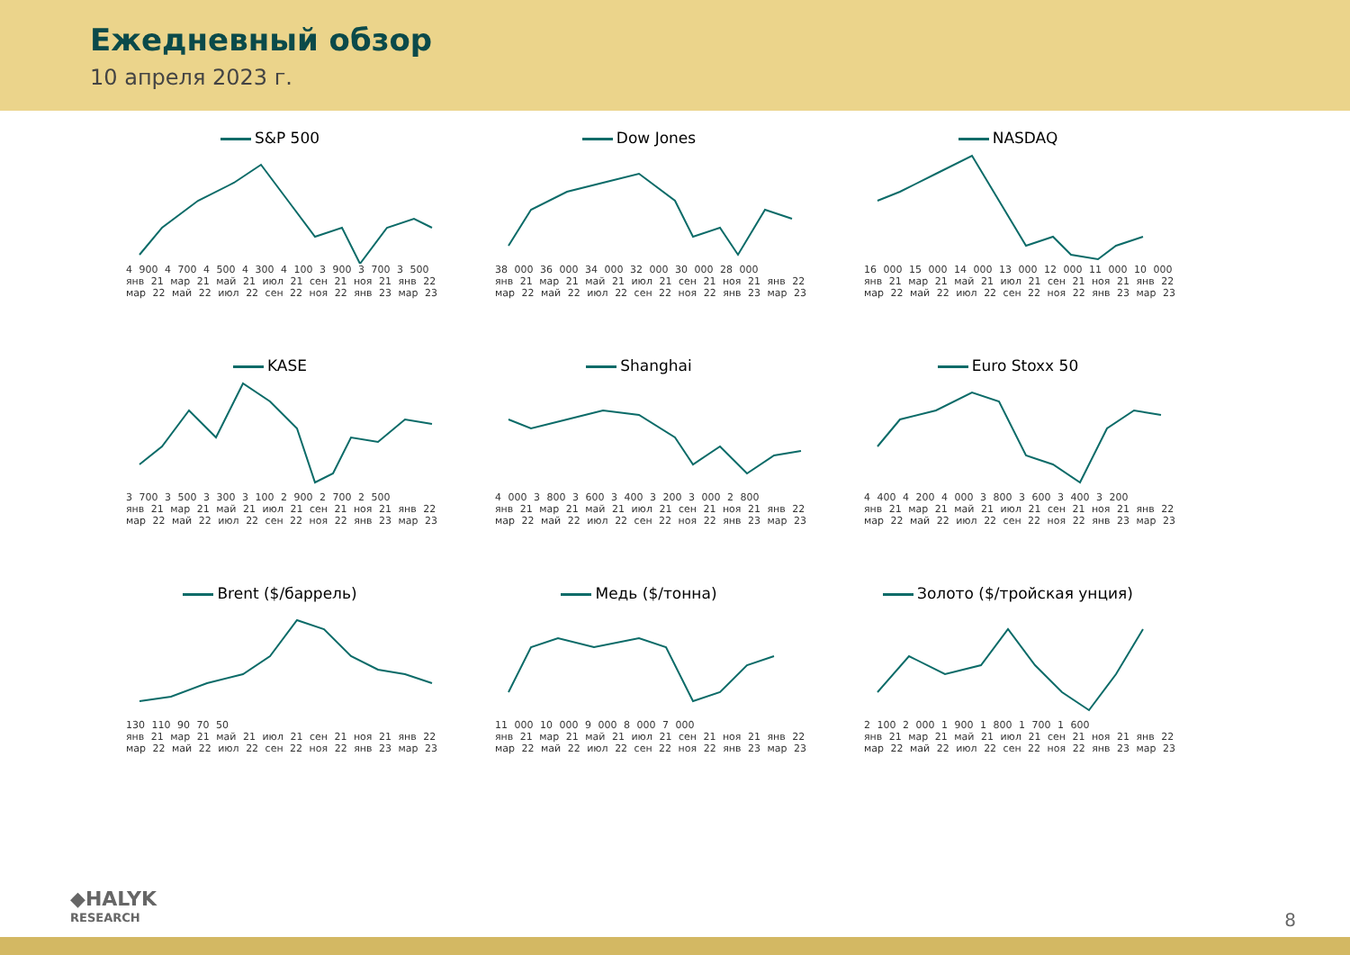Ежедневный обзор
10 апреля 2023 г.
S&P 500
4 900 4 700 4 500 4 300 4 100 3 900 3 700 3 500
янв 21 мар 21 май 21 июл 21 сен 21 ноя 21 янв 22 мар 22 май 22 июл 22 сен 22 ноя 22 янв 23 мар 23
Dow Jones
38 000 36 000 34 000 32 000 30 000 28 000
янв 21 мар 21 май 21 июл 21 сен 21 ноя 21 янв 22 мар 22 май 22 июл 22 сен 22 ноя 22 янв 23 мар 23
NASDAQ
16 000 15 000 14 000 13 000 12 000 11 000 10 000
янв 21 мар 21 май 21 июл 21 сен 21 ноя 21 янв 22 мар 22 май 22 июл 22 сен 22 ноя 22 янв 23 мар 23
KASE
3 700 3 500 3 300 3 100 2 900 2 700 2 500
янв 21 мар 21 май 21 июл 21 сен 21 ноя 21 янв 22 мар 22 май 22 июл 22 сен 22 ноя 22 янв 23 мар 23
Shanghai
4 000 3 800 3 600 3 400 3 200 3 000 2 800
янв 21 мар 21 май 21 июл 21 сен 21 ноя 21 янв 22 мар 22 май 22 июл 22 сен 22 ноя 22 янв 23 мар 23
Euro Stoxx 50
4 400 4 200 4 000 3 800 3 600 3 400 3 200
янв 21 мар 21 май 21 июл 21 сен 21 ноя 21 янв 22 мар 22 май 22 июл 22 сен 22 ноя 22 янв 23 мар 23
Brent ($/баррель)
130 110 90 70 50
янв 21 мар 21 май 21 июл 21 сен 21 ноя 21 янв 22 мар 22 май 22 июл 22 сен 22 ноя 22 янв 23 мар 23
Медь ($/тонна)
11 000 10 000 9 000 8 000 7 000
янв 21 мар 21 май 21 июл 21 сен 21 ноя 21 янв 22 мар 22 май 22 июл 22 сен 22 ноя 22 янв 23 мар 23
Золото ($/тройская унция)
2 100 2 000 1 900 1 800 1 700 1 600
янв 21 мар 21 май 21 июл 21 сен 21 ноя 21 янв 22 мар 22 май 22 июл 22 сен 22 ноя 22 янв 23 мар 23
◆HALYK
RESEARCH
8